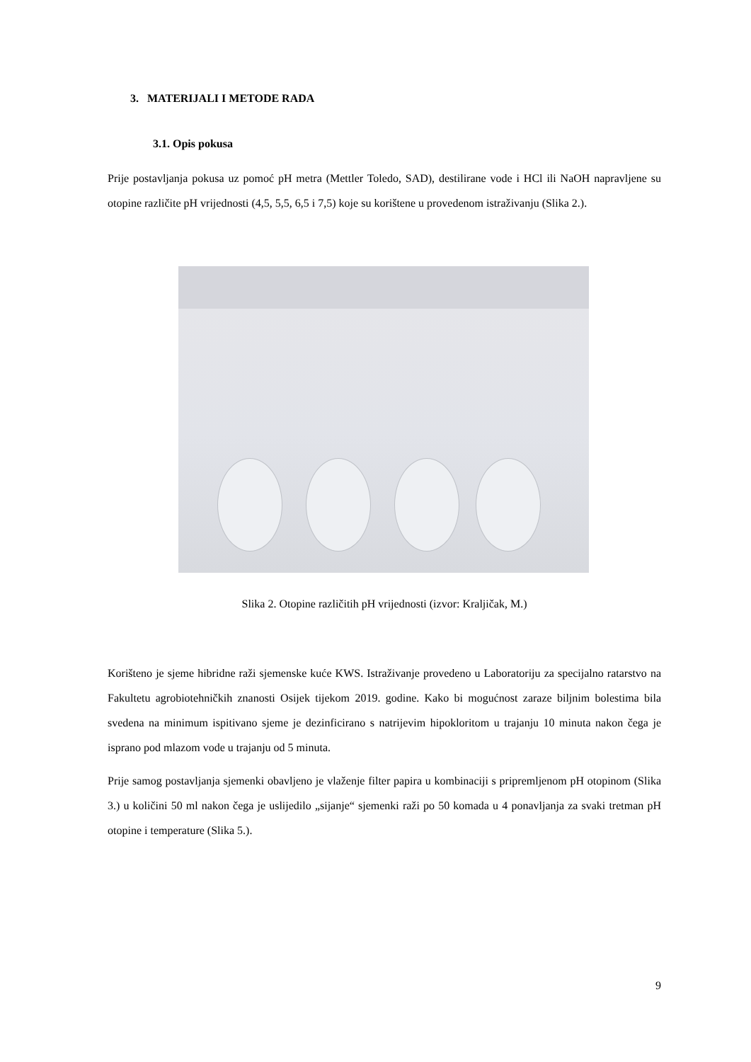3. MATERIJALI I METODE RADA
3.1. Opis pokusa
Prije postavljanja pokusa uz pomoć pH metra (Mettler Toledo, SAD), destilirane vode i HCl ili NaOH napravljene su otopine različite pH vrijednosti (4,5, 5,5, 6,5 i 7,5) koje su korištene u provedenom istraživanju (Slika 2.).
Slika 2. Otopine različitih pH vrijednosti (izvor: Kraljičak, M.)
Korišteno je sjeme hibridne raži sjemenske kuće KWS. Istraživanje provedeno u Laboratoriju za specijalno ratarstvo na Fakultetu agrobiotehničkih znanosti Osijek tijekom 2019. godine. Kako bi mogućnost zaraze biljnim bolestima bila svedena na minimum ispitivano sjeme je dezinficirano s natrijevim hipokloritom u trajanju 10 minuta nakon čega je isprano pod mlazom vode u trajanju od 5 minuta.
Prije samog postavljanja sjemenki obavljeno je vlaženje filter papira u kombinaciji s pripremljenom pH otopinom (Slika 3.) u količini 50 ml nakon čega je uslijedilo „sijanje“ sjemenki raži po 50 komada u 4 ponavljanja za svaki tretman pH otopine i temperature (Slika 5.).
9